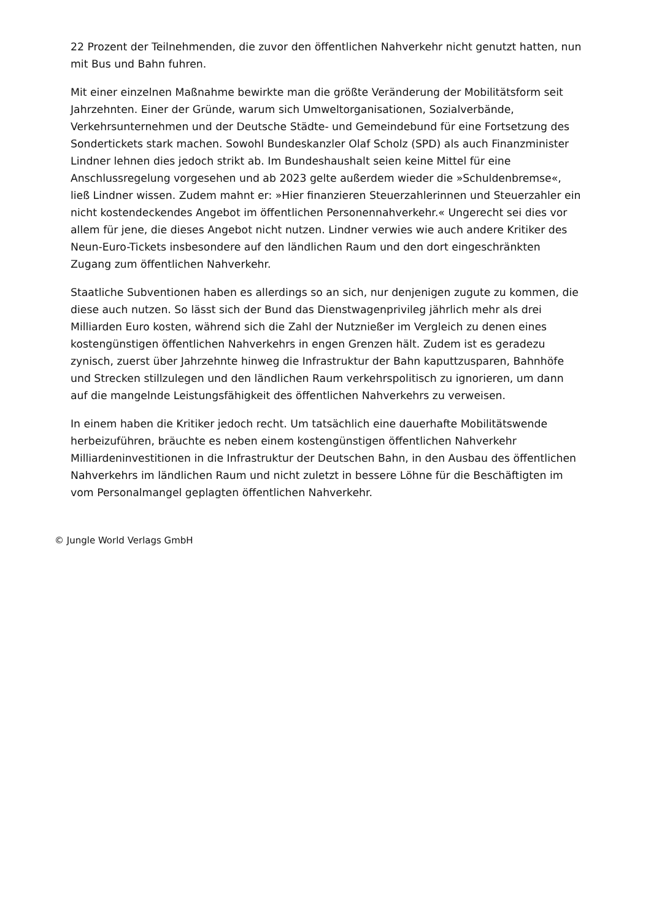22 Prozent der Teilnehmenden, die zuvor den öffentlichen Nahverkehr nicht genutzt hatten, nun mit Bus und Bahn fuhren.
Mit einer einzelnen Maßnahme bewirkte man die größte Veränderung der Mobilitätsform seit Jahrzehnten. Einer der Gründe, warum sich Umweltorganisationen, Sozialverbände, Verkehrsunternehmen und der Deutsche Städte- und Gemeindebund für eine Fortsetzung des Sondertickets stark machen. Sowohl Bundeskanzler Olaf Scholz (SPD) als auch Finanzminister Lindner lehnen dies jedoch strikt ab. Im Bundeshaushalt seien keine Mittel für eine Anschlussregelung vorgesehen und ab 2023 gelte außerdem wieder die »Schuldenbremse«, ließ Lindner wissen. Zudem mahnt er: »Hier finanzieren Steuerzahlerinnen und Steuerzahler ein nicht kostendeckendes Angebot im öffentlichen Personennahverkehr.« Ungerecht sei dies vor allem für jene, die dieses Angebot nicht nutzen. Lindner verwies wie auch andere Kritiker des Neun-Euro-Tickets insbesondere auf den ländlichen Raum und den dort eingeschränkten Zugang zum öffentlichen Nahverkehr.
Staatliche Subventionen haben es allerdings so an sich, nur denjenigen zugute zu kommen, die diese auch nutzen. So lässt sich der Bund das Dienstwagenprivileg jährlich mehr als drei Milliarden Euro kosten, während sich die Zahl der Nutznießer im Vergleich zu denen eines kostengünstigen öffentlichen Nahverkehrs in engen Grenzen hält. Zudem ist es geradezu zynisch, zuerst über Jahrzehnte hinweg die Infrastruktur der Bahn kaputtzusparen, Bahnhöfe und Strecken stillzulegen und den ländlichen Raum verkehrspolitisch zu ignorieren, um dann auf die mangelnde Leistungsfähigkeit des öffentlichen Nahverkehrs zu verweisen.
In einem haben die Kritiker jedoch recht. Um tatsächlich eine dauerhafte Mobilitätswende herbeizuführen, bräuchte es neben einem kostengünstigen öffentlichen Nahverkehr Milliardeninvestitionen in die Infrastruktur der Deutschen Bahn, in den Ausbau des öffentlichen Nahverkehrs im ländlichen Raum und nicht zuletzt in bessere Löhne für die Beschäftigten im vom Personalmangel geplagten öffentlichen Nahverkehr.
© Jungle World Verlags GmbH